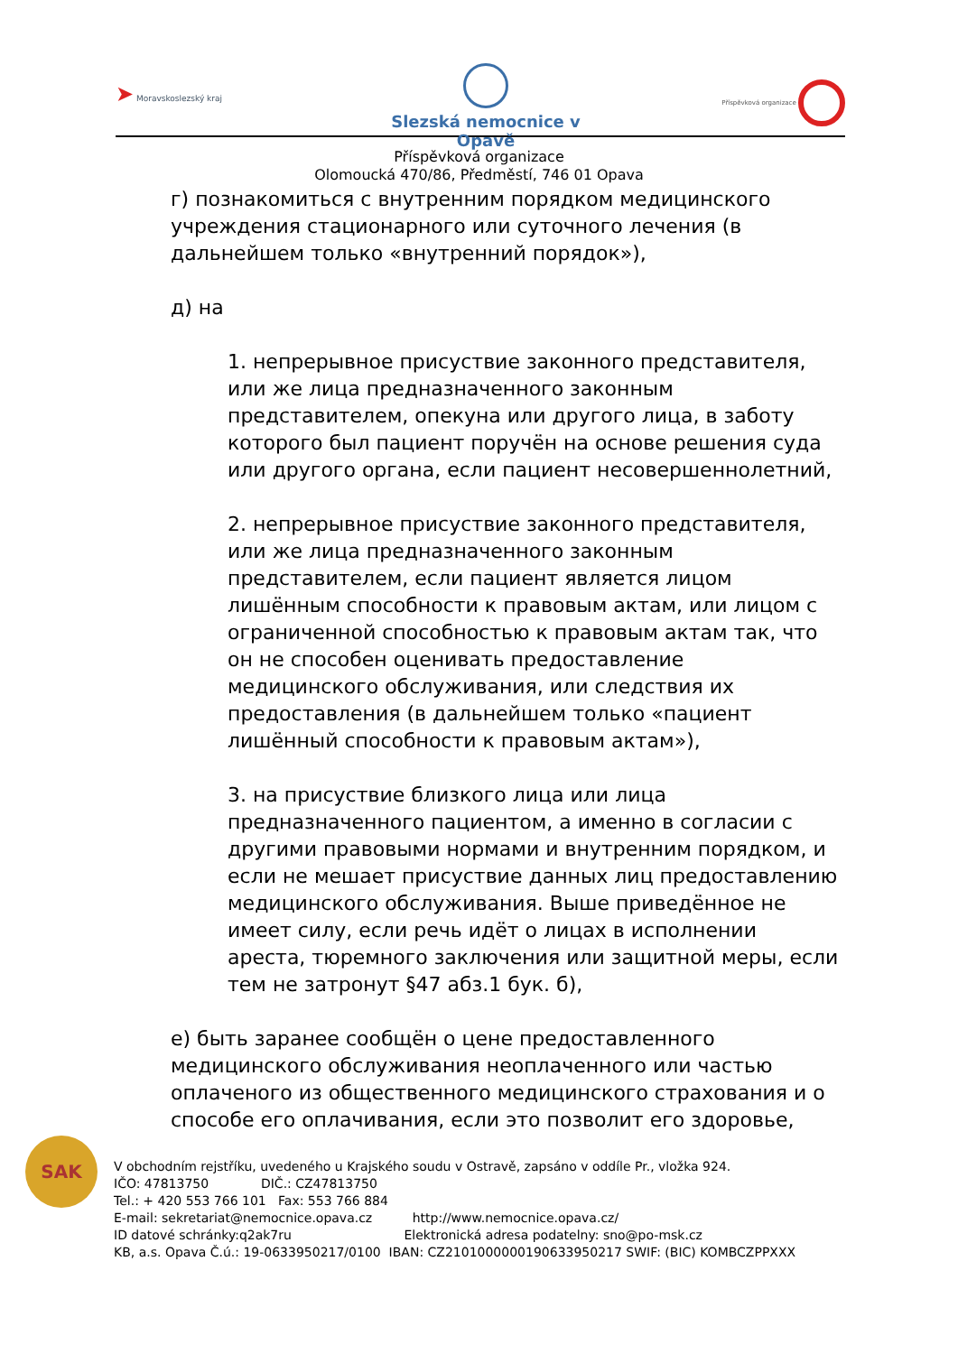➤ Moravskoslezský kraj
Slezská nemocnice v Opavě Příspěvková organizace
Příspěvková organizace
Olomoucká 470/86, Předměstí, 746 01 Opava
г) познакомиться с внутренним порядком медицинского учреждения стационарного или суточного лечения (в дальнейшем только «внутренний порядок»),
д) на
1. непрерывное присуствие законного представителя, или же лица предназначенного законным представителем, опекуна или другого лица, в заботу которого был пациент поручён на основе решения суда или другого органа, если пациент несовершеннолетний,
2. непрерывное присуствие законного представителя, или же лица предназначенного законным представителем, если пациент является лицом лишённым способности к правовым актам, или лицом с ограниченной способностью к правовым актам так, что он не способен оценивать предоставление медицинского обслуживания, или следствия их предоставления (в дальнейшем только «пациент лишённый способности к правовым актам»),
3. на присуствие близкого лица или лица предназначенного пациентом, а именно в согласии с другими правовыми нормами и внутренним порядком, и если не мешает присуствие данных лиц предоставлению медицинского обслуживания. Выше приведённое не имеет силу, если речь идёт о лицах в исполнении ареста, тюремного заключения или защитной меры, если тем не затронут §47 абз.1 бук. б),
е) быть заранее сообщён о цене предоставленного медицинского обслуживания неоплаченного или частью оплаченого из общественного медицинского страхования и о способе его оплачивания, если это позволит его здоровье,
SAK
V obchodním rejstříku, uvedeného u Krajského soudu v Ostravě, zapsáno v oddíle Pr., vložka 924.
IČO: 47813750 DIČ.: CZ47813750
Tel.: + 420 553 766 101 Fax: 553 766 884
E-mail: sekretariat@nemocnice.opava.cz http://www.nemocnice.opava.cz/
ID datové schránky:q2ak7ru Elektronická adresa podatelny: sno@po-msk.cz
KB, a.s. Opava Č.ú.: 19-0633950217/0100 IBAN: CZ2101000000190633950217 SWIF: (BIC) KOMBCZPPXXX